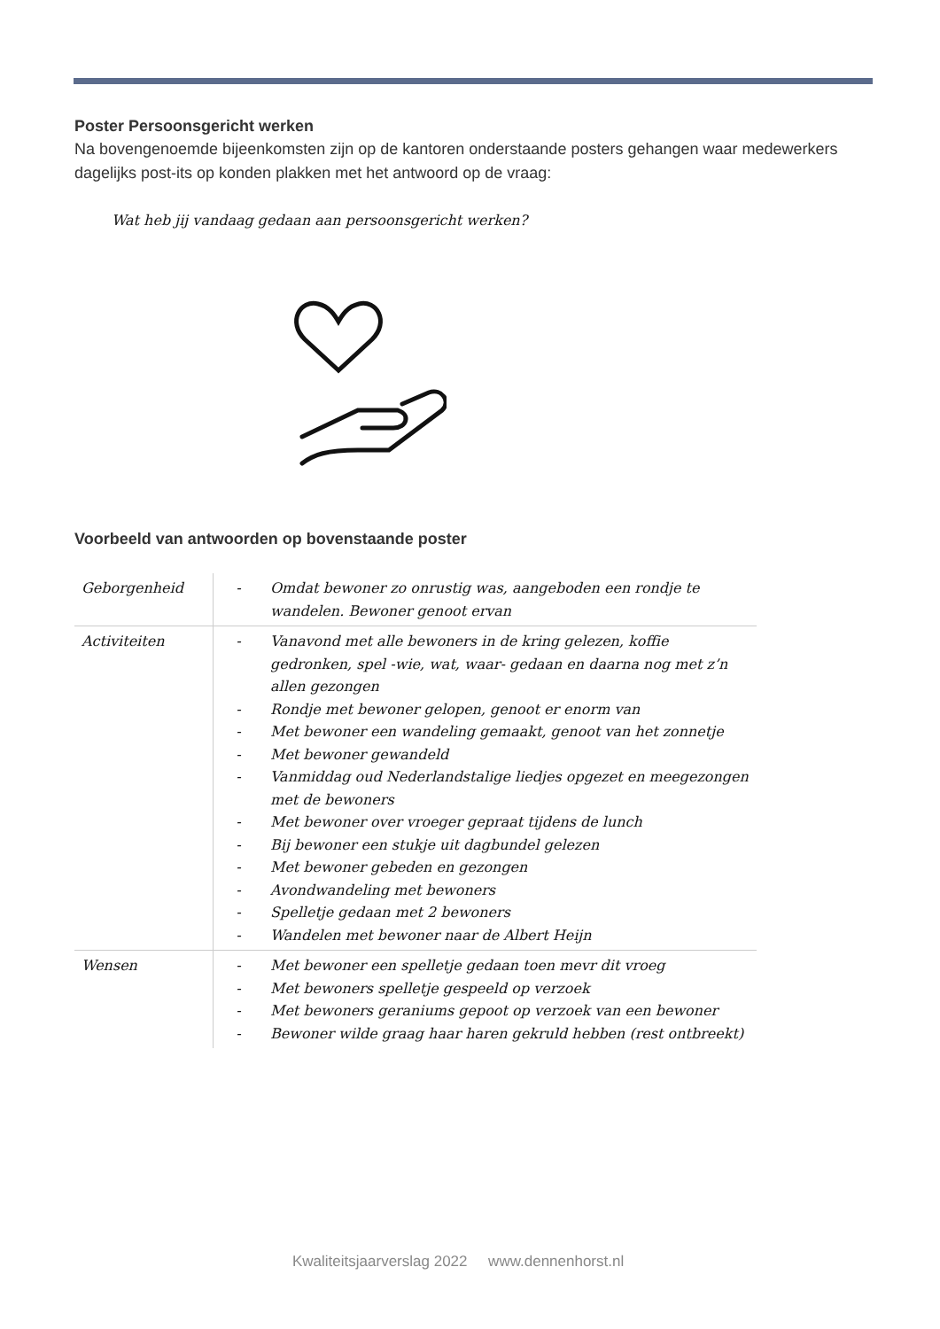Poster Persoonsgericht werken
Na bovengenoemde bijeenkomsten zijn op de kantoren onderstaande posters gehangen waar medewerkers dagelijks post-its op konden plakken met het antwoord op de vraag:
Wat heb jij vandaag gedaan aan persoonsgericht werken?
Voorbeeld van antwoorden op bovenstaande poster
| Geborgenheid | - | Omdat bewoner zo onrustig was, aangeboden een rondje te wandelen. Bewoner genoot ervan |
| Activiteiten | - - - - - - - - - - - | Vanavond met alle bewoners in de kring gelezen, koffie gedronken, spel -wie, wat, waar- gedaan en daarna nog met z’n allen gezongen Rondje met bewoner gelopen, genoot er enorm van Met bewoner een wandeling gemaakt, genoot van het zonnetje Met bewoner gewandeld Vanmiddag oud Nederlandstalige liedjes opgezet en meegezongen met de bewoners Met bewoner over vroeger gepraat tijdens de lunch Bij bewoner een stukje uit dagbundel gelezen Met bewoner gebeden en gezongen Avondwandeling met bewoners Spelletje gedaan met 2 bewoners Wandelen met bewoner naar de Albert Heijn |
| Wensen | - - - - | Met bewoner een spelletje gedaan toen mevr dit vroeg Met bewoners spelletje gespeeld op verzoek Met bewoners geraniums gepoot op verzoek van een bewoner Bewoner wilde graag haar haren gekruld hebben (rest ontbreekt) |
Kwaliteitsjaarverslag 2022 www.dennenhorst.nl